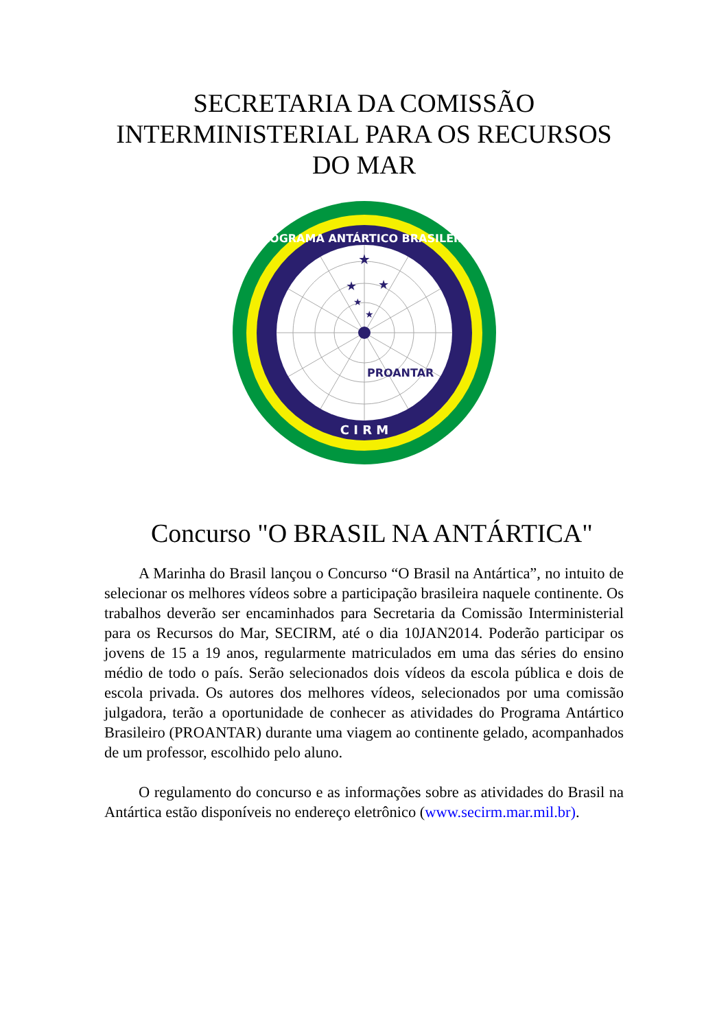SECRETARIA DA COMISSÃO INTERMINISTERIAL PARA OS RECURSOS DO MAR
★
★
★
★
★
PROANTAR
PROGRAMA ANTÁRTICO BRASILEIRO
C I R M
Concurso "O BRASIL NA ANTÁRTICA"
A Marinha do Brasil lançou o Concurso “O Brasil na Antártica”, no intuito de selecionar os melhores vídeos sobre a participação brasileira naquele continente. Os trabalhos deverão ser encaminhados para Secretaria da Comissão Interministerial para os Recursos do Mar, SECIRM, até o dia 10JAN2014. Poderão participar os jovens de 15 a 19 anos, regularmente matriculados em uma das séries do ensino médio de todo o país. Serão selecionados dois vídeos da escola pública e dois de escola privada. Os autores dos melhores vídeos, selecionados por uma comissão julgadora, terão a oportunidade de conhecer as atividades do Programa Antártico Brasileiro (PROANTAR) durante uma viagem ao continente gelado, acompanhados de um professor, escolhido pelo aluno.
O regulamento do concurso e as informações sobre as atividades do Brasil na Antártica estão disponíveis no endereço eletrônico (www.secirm.mar.mil.br).